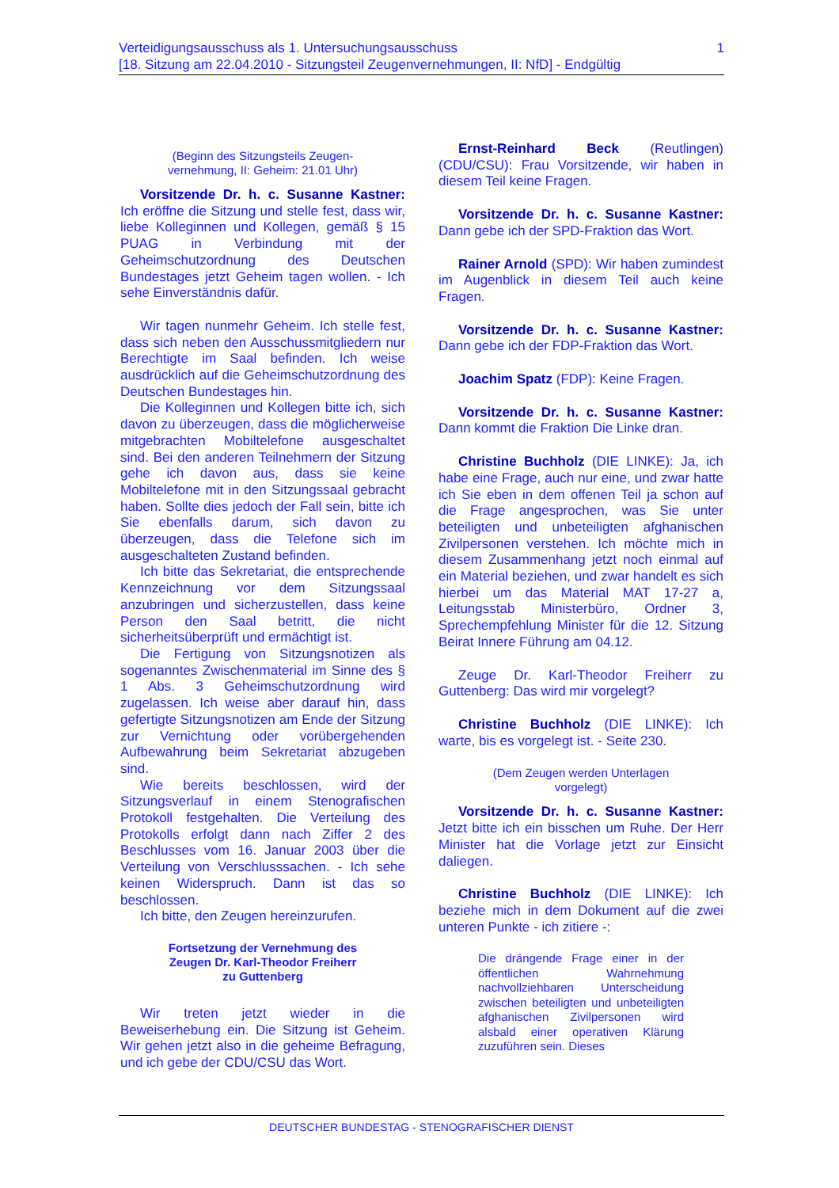1 Verteidigungsausschuss als 1. Untersuchungsausschuss
[18. Sitzung am 22.04.2010 - Sitzungsteil Zeugenvernehmungen, II: NfD] - Endgültig
(Beginn des Sitzungsteils Zeugen-
vernehmung, II: Geheim: 21.01 Uhr)
Vorsitzende Dr. h. c. Susanne Kastner: Ich eröffne die Sitzung und stelle fest, dass wir, liebe Kolleginnen und Kollegen, gemäß § 15 PUAG in Verbindung mit der Geheimschutzordnung des Deutschen Bundestages jetzt Geheim tagen wollen. - Ich sehe Einverständnis dafür.
Wir tagen nunmehr Geheim. Ich stelle fest, dass sich neben den Ausschussmitgliedern nur Berechtigte im Saal befinden. Ich weise ausdrücklich auf die Geheimschutzordnung des Deutschen Bundestages hin.
Die Kolleginnen und Kollegen bitte ich, sich davon zu überzeugen, dass die möglicherweise mitgebrachten Mobiltelefone ausgeschaltet sind. Bei den anderen Teilnehmern der Sitzung gehe ich davon aus, dass sie keine Mobiltelefone mit in den Sitzungssaal gebracht haben. Sollte dies jedoch der Fall sein, bitte ich Sie ebenfalls darum, sich davon zu überzeugen, dass die Telefone sich im ausgeschalteten Zustand befinden.
Ich bitte das Sekretariat, die entsprechende Kennzeichnung vor dem Sitzungssaal anzubringen und sicherzustellen, dass keine Person den Saal betritt, die nicht sicherheitsüberprüft und ermächtigt ist.
Die Fertigung von Sitzungsnotizen als sogenanntes Zwischenmaterial im Sinne des § 1 Abs. 3 Geheimschutzordnung wird zugelassen. Ich weise aber darauf hin, dass gefertigte Sitzungsnotizen am Ende der Sitzung zur Vernichtung oder vorübergehenden Aufbewahrung beim Sekretariat abzugeben sind.
Wie bereits beschlossen, wird der Sitzungsverlauf in einem Stenografischen Protokoll festgehalten. Die Verteilung des Protokolls erfolgt dann nach Ziffer 2 des Beschlusses vom 16. Januar 2003 über die Verteilung von Verschlusssachen. - Ich sehe keinen Widerspruch. Dann ist das so beschlossen.
Ich bitte, den Zeugen hereinzurufen.
Fortsetzung der Vernehmung des
Zeugen Dr. Karl-Theodor Freiherr
zu Guttenberg
Wir treten jetzt wieder in die Beweiserhebung ein. Die Sitzung ist Geheim. Wir gehen jetzt also in die geheime Befragung, und ich gebe der CDU/CSU das Wort.
Ernst-Reinhard Beck (Reutlingen) (CDU/CSU): Frau Vorsitzende, wir haben in diesem Teil keine Fragen.
Vorsitzende Dr. h. c. Susanne Kastner: Dann gebe ich der SPD-Fraktion das Wort.
Rainer Arnold (SPD): Wir haben zumindest im Augenblick in diesem Teil auch keine Fragen.
Vorsitzende Dr. h. c. Susanne Kastner: Dann gebe ich der FDP-Fraktion das Wort.
Joachim Spatz (FDP): Keine Fragen.
Vorsitzende Dr. h. c. Susanne Kastner: Dann kommt die Fraktion Die Linke dran.
Christine Buchholz (DIE LINKE): Ja, ich habe eine Frage, auch nur eine, und zwar hatte ich Sie eben in dem offenen Teil ja schon auf die Frage angesprochen, was Sie unter beteiligten und unbeteiligten afghanischen Zivilpersonen verstehen. Ich möchte mich in diesem Zusammenhang jetzt noch einmal auf ein Material beziehen, und zwar handelt es sich hierbei um das Material MAT 17-27 a, Leitungsstab Ministerbüro, Ordner 3, Sprechempfehlung Minister für die 12. Sitzung Beirat Innere Führung am 04.12.
Zeuge Dr. Karl-Theodor Freiherr zu Guttenberg: Das wird mir vorgelegt?
Christine Buchholz (DIE LINKE): Ich warte, bis es vorgelegt ist. - Seite 230.
(Dem Zeugen werden Unterlagen
vorgelegt)
Vorsitzende Dr. h. c. Susanne Kastner: Jetzt bitte ich ein bisschen um Ruhe. Der Herr Minister hat die Vorlage jetzt zur Einsicht daliegen.
Christine Buchholz (DIE LINKE): Ich beziehe mich in dem Dokument auf die zwei unteren Punkte - ich zitiere -:
Die drängende Frage einer in der öffentlichen Wahrnehmung nachvollziehbaren Unterscheidung zwischen beteiligten und unbeteiligten afghanischen Zivilpersonen wird alsbald einer operativen Klärung zuzuführen sein. Dieses
DEUTSCHER BUNDESTAG - STENOGRAFISCHER DIENST